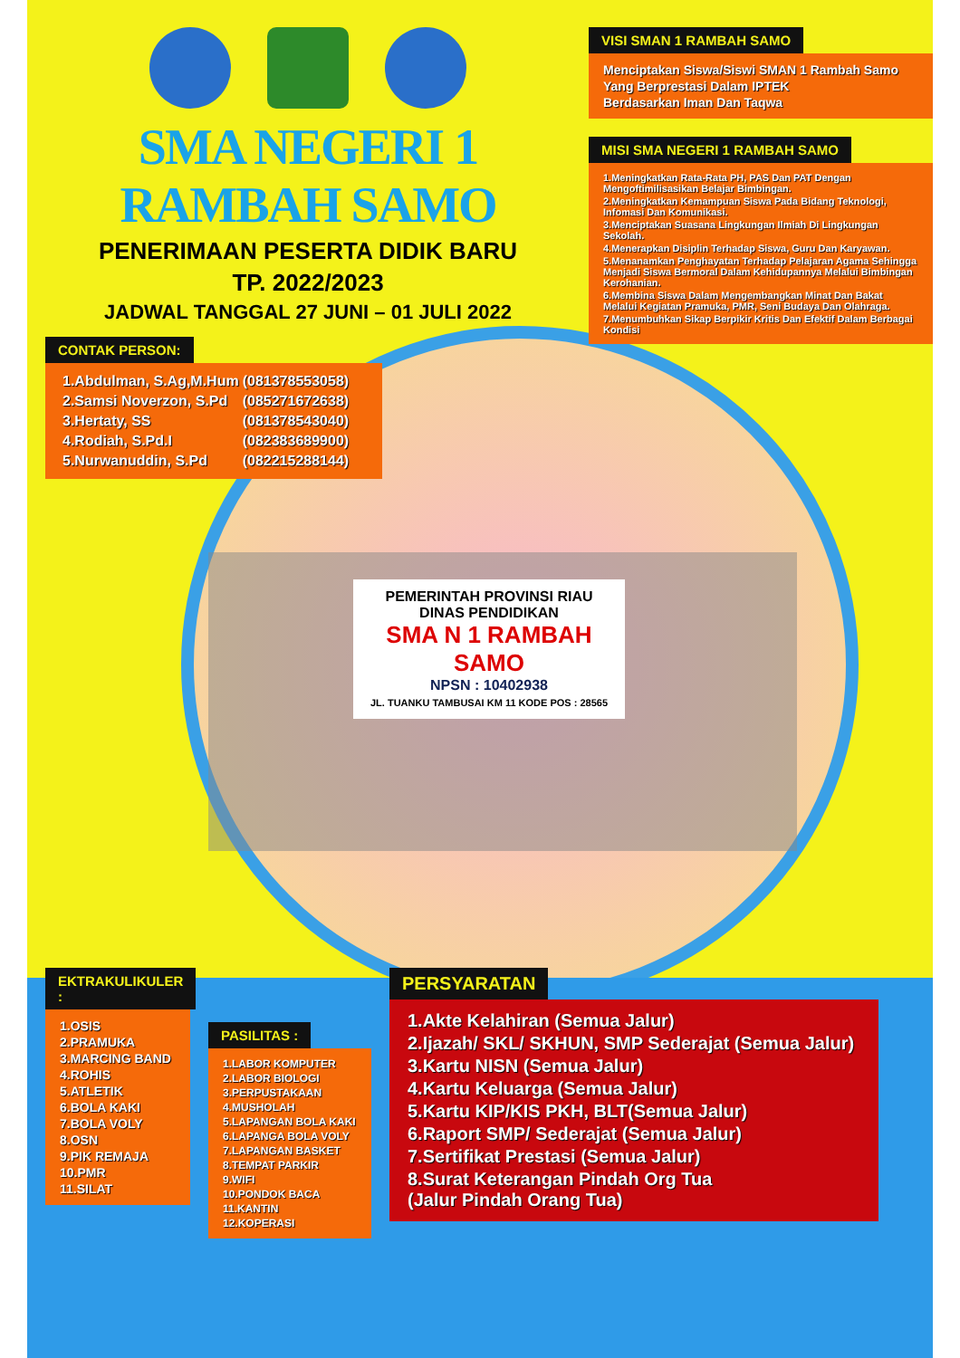SMA NEGERI 1 RAMBAH SAMO
PENERIMAAN PESERTA DIDIK BARU
TP. 2022/2023
JADWAL TANGGAL 27 JUNI – 01 JULI 2022
CONTAK PERSON:
| 1.Abdulman, S.Ag,M.Hum | (081378553058) |
| 2.Samsi Noverzon, S.Pd | (085271672638) |
| 3.Hertaty, SS | (081378543040) |
| 4.Rodiah, S.Pd.I | (082383689900) |
| 5.Nurwanuddin, S.Pd | (082215288144) |
VISI SMAN 1 RAMBAH SAMO
Menciptakan Siswa/Siswi SMAN 1 Rambah Samo
Yang Berprestasi Dalam IPTEK
Berdasarkan Iman Dan Taqwa
MISI SMA NEGERI 1 RAMBAH SAMO
1.Meningkatkan Rata-Rata PH, PAS Dan PAT Dengan Mengoftimilisasikan Belajar Bimbingan.
2.Meningkatkan Kemampuan Siswa Pada Bidang Teknologi, Infomasi Dan Komunikasi.
3.Menciptakan Suasana Lingkungan Ilmiah Di Lingkungan Sekolah.
4.Menerapkan Disiplin Terhadap Siswa, Guru Dan Karyawan.
5.Menanamkan Penghayatan Terhadap Pelajaran Agama Sehingga Menjadi Siswa Bermoral Dalam Kehidupannya Melalui Bimbingan Kerohanian.
6.Membina Siswa Dalam Mengembangkan Minat Dan Bakat Melalui Kegiatan Pramuka, PMR, Seni Budaya Dan Olahraga.
7.Menumbuhkan Sikap Berpikir Kritis Dan Efektif Dalam Berbagai Kondisi
PEMERINTAH PROVINSI RIAU
DINAS PENDIDIKAN
SMA N 1 RAMBAH SAMO
NPSN : 10402938
JL. TUANKU TAMBUSAI KM 11 KODE POS : 28565
EKTRAKULIKULER :
1.OSIS
2.PRAMUKA
3.MARCING BAND
4.ROHIS
5.ATLETIK
6.BOLA KAKI
7.BOLA VOLY
8.OSN
9.PIK REMAJA
10.PMR
11.SILAT
PASILITAS :
1.LABOR KOMPUTER
2.LABOR BIOLOGI
3.PERPUSTAKAAN
4.MUSHOLAH
5.LAPANGAN BOLA KAKI
6.LAPANGA BOLA VOLY
7.LAPANGAN BASKET
8.TEMPAT PARKIR
9.WIFI
10.PONDOK BACA
11.KANTIN
12.KOPERASI
PERSYARATAN
1.Akte Kelahiran (Semua Jalur)
2.Ijazah/ SKL/ SKHUN, SMP Sederajat (Semua Jalur)
3.Kartu NISN (Semua Jalur)
4.Kartu Keluarga (Semua Jalur)
5.Kartu KIP/KIS PKH, BLT(Semua Jalur)
6.Raport SMP/ Sederajat (Semua Jalur)
7.Sertifikat Prestasi (Semua Jalur)
8.Surat Keterangan Pindah Org Tua
(Jalur Pindah Orang Tua)